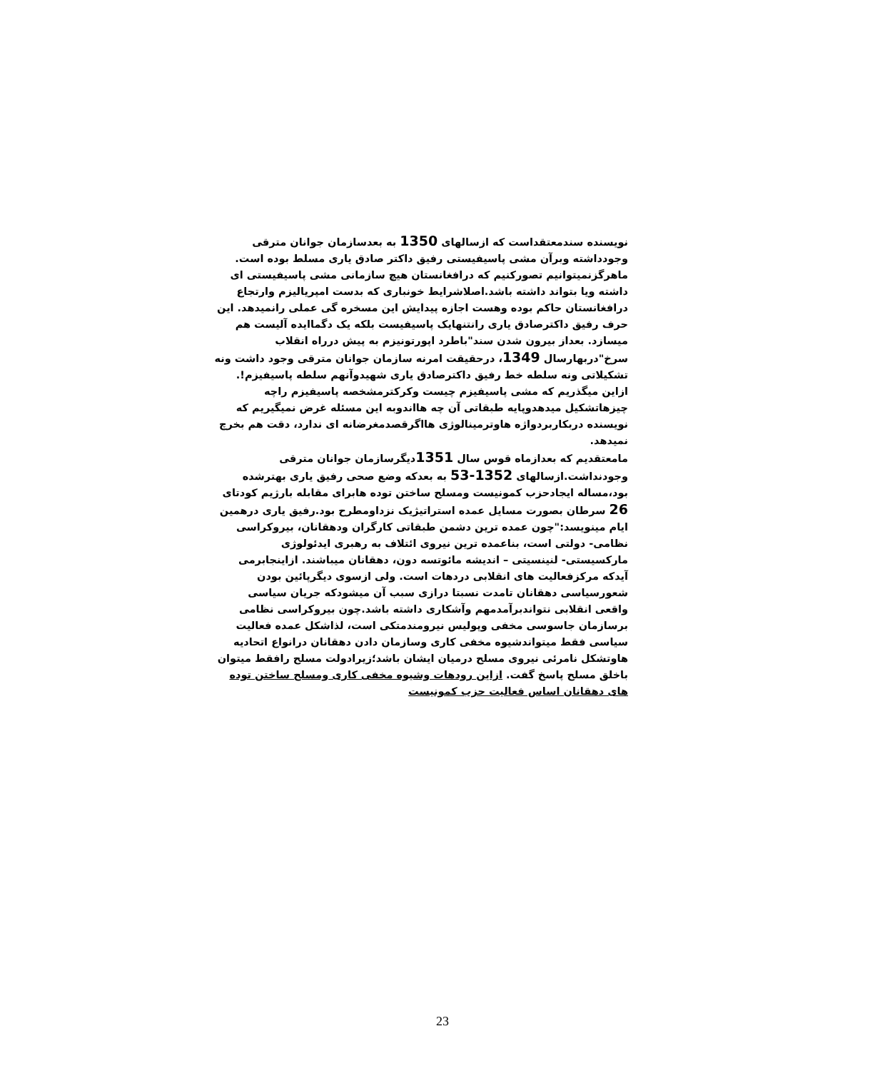نویسنده سندمعتقداست که ازسالهای 1350 به بعدسازمان جوانان مترقی وجودداشته وبرآن مشی پاسیفیستی رفیق داکتر صادق یاری مسلط بوده است. ماهرگزنمیتوانیم تصورکنیم که درافغانستان هیچ سازمانی مشی پاسیفیستی ای داشته ویا بتواند داشته باشد.اصلاشرایط خونباری که بدست امپریالیزم وارتجاع درافغانستان حاکم بوده وهست اجازه پیدایش این مسخره گی عملی رانمیدهد. این حرف رفیق داکترصادق یاری رانتنهایک پاسیفیست بلکه یک دگماایده آلیست هم میسازد. بعداز بیرون شدن سند"باطرد اپورتونیزم به پیش درراه انقلاب سرخ"دربهارسال 1349، درحقیقت امرنه سازمان جوانان مترقی وجود داشت ونه تشکیلاتی ونه سلطه خط رفیق داکترصادق یاری شهیدوآنهم سلطه پاسیفیزم!. ازاین میگذریم که مشی پاسیفیزم چیست وکرکترمشخصه پاسیفیزم راچه چیزهاتشکیل میدهدوپایه طبقاتی آن چه هااندوبه این مسئله غرض نمیگیریم که نویسنده دربکاربردواژه هاوترمینالوژی هااگرقصدمغرضانه ای ندارد، دقت هم بخرچ نمیدهد.
مامعتقدیم که بعدازماه قوس سال 1351دیگرسازمان جوانان مترقی وجودنداشت.ازسالهای 1352-53 به بعدکه وضع صحی رفیق یاری بهترشده بود،مساله ایجادحزب کمونیست ومسلح ساختن توده هابرای مقابله بارژیم کودتای 26 سرطان بصورت مسایل عمده استراتیژیک نزداومطرح بود.رفیق یاری درهمین ایام مینویسد:"چون عمده ترین دشمن طبقاتی کارگران ودهقانان، بیروکراسی نظامی- دولتی است، بناعمده ترین نیروی ائتلاف به رهبری ایدئولوژی مارکسیستی- لنینسیتی – اندیشه مائوتسه دون، دهقانان میباشند. ازاینجابرمی آیدکه مرکزفعالیت های انقلابی دردهات است. ولی ازسوی دیگرپائین بودن شعورسیاسی دهقانان تامدت نسبتا درازی سبب آن میشودکه جریان سیاسی واقعی انقلابی نتواندبرآمدمهم وآشکاری داشته باشد.چون بیروکراسی نظامی برسازمان جاسوسی مخفی وپولیس نیرومندمتکی است، لذاشکل عمده فعالیت سیاسی فقط میتواندشیوه مخفی کاری وسازمان دادن دهقانان درانواع اتحادیه هاوتشکل نامرئی نیروی مسلح درمیان ایشان باشد؛زیرادولت مسلح رافقط میتوان باخلق مسلح پاسخ گفت. ازاین رودهات وشیوه مخفی کاری ومسلح ساختن توده های دهقانان اساس فعالیت حزب کمونیست
23